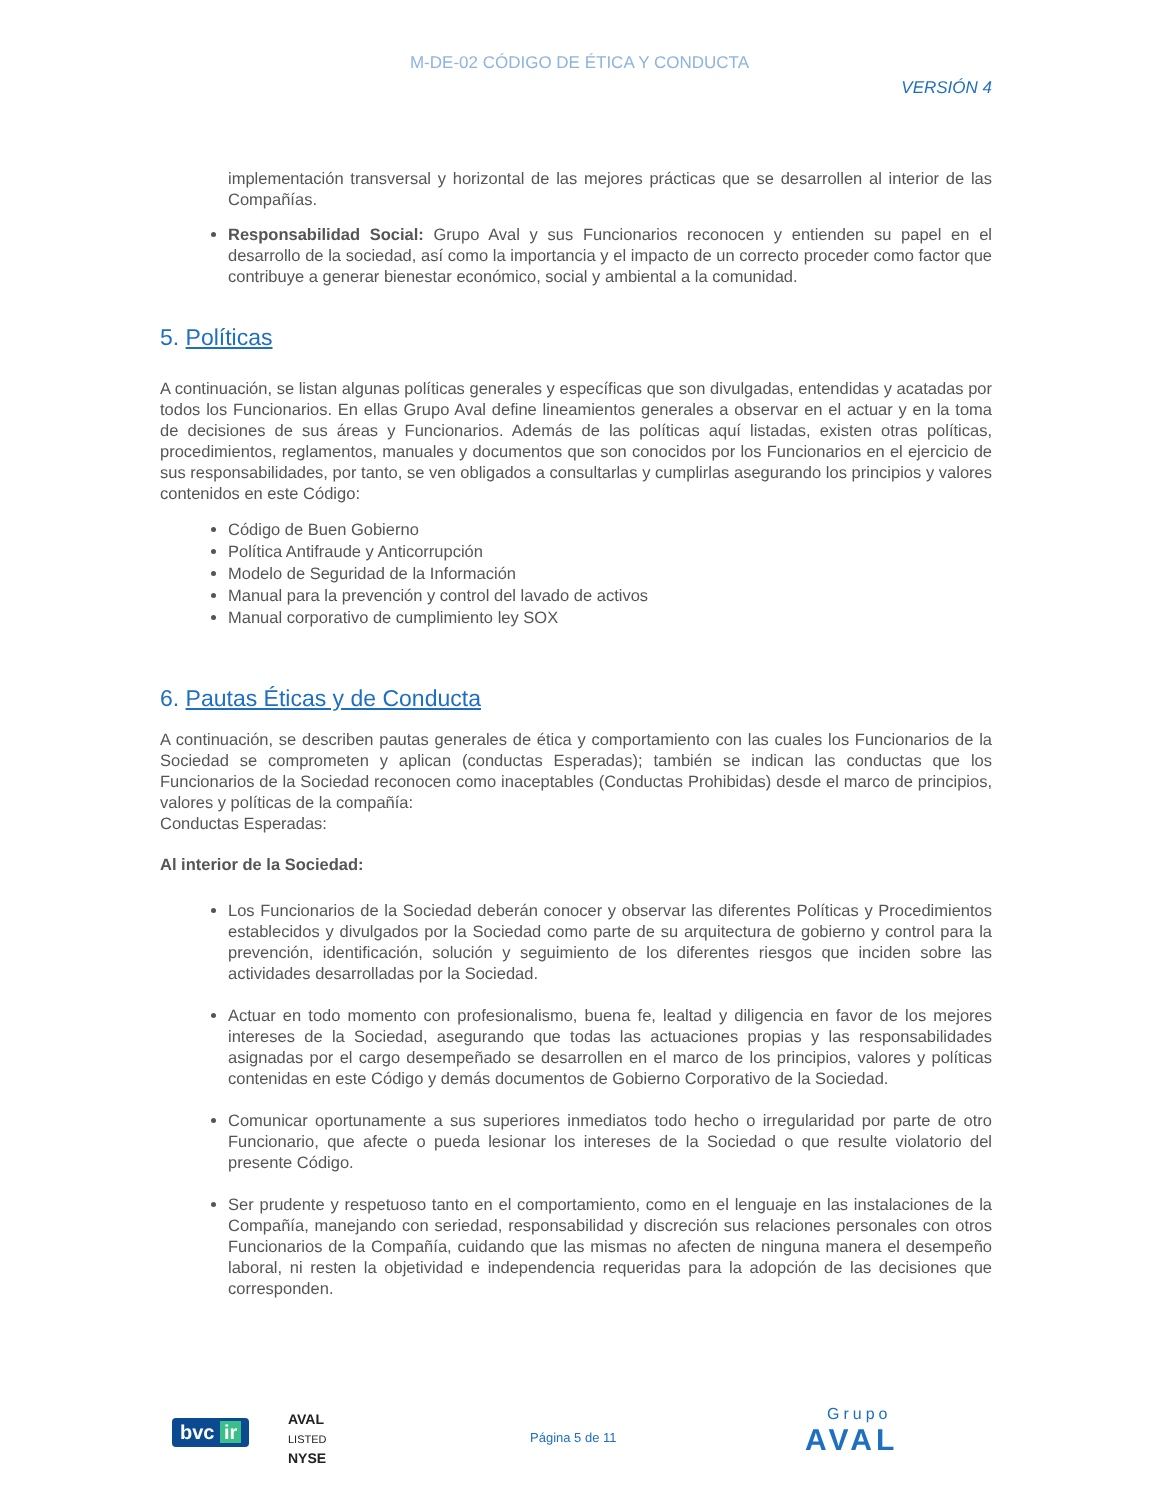M-DE-02 CÓDIGO DE ÉTICA Y CONDUCTA
VERSIÓN 4
implementación transversal y horizontal de las mejores prácticas que se desarrollen al interior de las Compañías.
Responsabilidad Social: Grupo Aval y sus Funcionarios reconocen y entienden su papel en el desarrollo de la sociedad, así como la importancia y el impacto de un correcto proceder como factor que contribuye a generar bienestar económico, social y ambiental a la comunidad.
5. Políticas
A continuación, se listan algunas políticas generales y específicas que son divulgadas, entendidas y acatadas por todos los Funcionarios. En ellas Grupo Aval define lineamientos generales a observar en el actuar y en la toma de decisiones de sus áreas y Funcionarios. Además de las políticas aquí listadas, existen otras políticas, procedimientos, reglamentos, manuales y documentos que son conocidos por los Funcionarios en el ejercicio de sus responsabilidades, por tanto, se ven obligados a consultarlas y cumplirlas asegurando los principios y valores contenidos en este Código:
Código de Buen Gobierno
Política Antifraude y Anticorrupción
Modelo de Seguridad de la Información
Manual para la prevención y control del lavado de activos
Manual corporativo de cumplimiento ley SOX
6. Pautas Éticas y de Conducta
A continuación, se describen pautas generales de ética y comportamiento con las cuales los Funcionarios de la Sociedad se comprometen y aplican (conductas Esperadas); también se indican las conductas que los Funcionarios de la Sociedad reconocen como inaceptables (Conductas Prohibidas) desde el marco de principios, valores y políticas de la compañía:
Conductas Esperadas:
Al interior de la Sociedad:
Los Funcionarios de la Sociedad deberán conocer y observar las diferentes Políticas y Procedimientos establecidos y divulgados por la Sociedad como parte de su arquitectura de gobierno y control para la prevención, identificación, solución y seguimiento de los diferentes riesgos que inciden sobre las actividades desarrolladas por la Sociedad.
Actuar en todo momento con profesionalismo, buena fe, lealtad y diligencia en favor de los mejores intereses de la Sociedad, asegurando que todas las actuaciones propias y las responsabilidades asignadas por el cargo desempeñado se desarrollen en el marco de los principios, valores y políticas contenidas en este Código y demás documentos de Gobierno Corporativo de la Sociedad.
Comunicar oportunamente a sus superiores inmediatos todo hecho o irregularidad por parte de otro Funcionario, que afecte o pueda lesionar los intereses de la Sociedad o que resulte violatorio del presente Código.
Ser prudente y respetuoso tanto en el comportamiento, como en el lenguaje en las instalaciones de la Compañía, manejando con seriedad, responsabilidad y discreción sus relaciones personales con otros Funcionarios de la Compañía, cuidando que las mismas no afecten de ninguna manera el desempeño laboral, ni resten la objetividad e independencia requeridas para la adopción de las decisiones que corresponden.
bvc ir
AVAL
LISTED
NYSE
Página 5 de 11
Grupo
AVAL